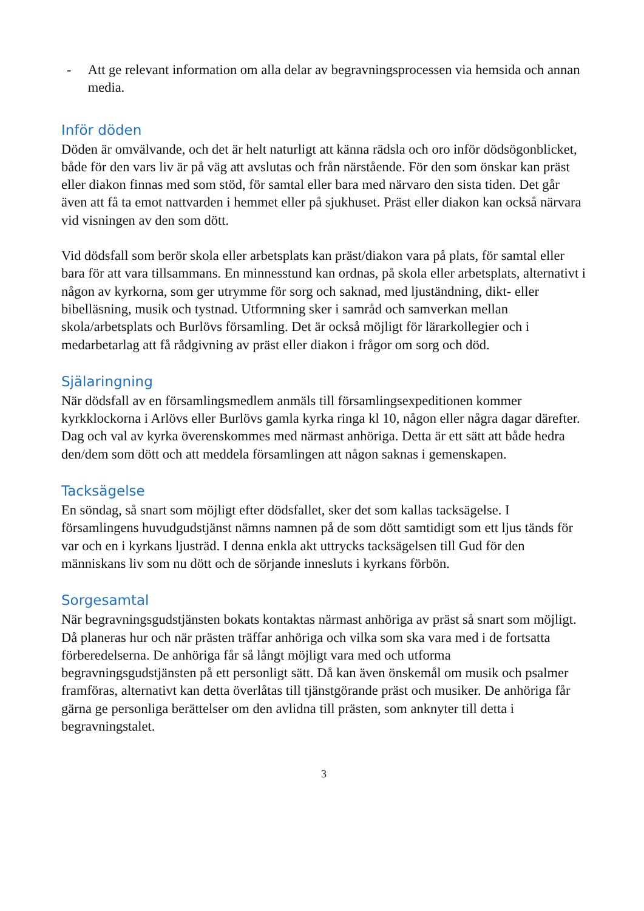- Att ge relevant information om alla delar av begravningsprocessen via hemsida och annan media.
Inför döden
Döden är omvälvande, och det är helt naturligt att känna rädsla och oro inför dödsögonblicket, både för den vars liv är på väg att avslutas och från närstående. För den som önskar kan präst eller diakon finnas med som stöd, för samtal eller bara med närvaro den sista tiden. Det går även att få ta emot nattvarden i hemmet eller på sjukhuset. Präst eller diakon kan också närvara vid visningen av den som dött.
Vid dödsfall som berör skola eller arbetsplats kan präst/diakon vara på plats, för samtal eller bara för att vara tillsammans. En minnesstund kan ordnas, på skola eller arbetsplats, alternativt i någon av kyrkorna, som ger utrymme för sorg och saknad, med ljuständning, dikt- eller bibelläsning, musik och tystnad. Utformning sker i samråd och samverkan mellan skola/arbetsplats och Burlövs församling. Det är också möjligt för lärarkollegier och i medarbetarlag att få rådgivning av präst eller diakon i frågor om sorg och död.
Själaringning
När dödsfall av en församlingsmedlem anmäls till församlingsexpeditionen kommer kyrkklockorna i Arlövs eller Burlövs gamla kyrka ringa kl 10, någon eller några dagar därefter. Dag och val av kyrka överenskommes med närmast anhöriga. Detta är ett sätt att både hedra den/dem som dött och att meddela församlingen att någon saknas i gemenskapen.
Tacksägelse
En söndag, så snart som möjligt efter dödsfallet, sker det som kallas tacksägelse. I församlingens huvudgudstjänst nämns namnen på de som dött samtidigt som ett ljus tänds för var och en i kyrkans ljusträd. I denna enkla akt uttrycks tacksägelsen till Gud för den människans liv som nu dött och de sörjande innesluts i kyrkans förbön.
Sorgesamtal
När begravningsgudstjänsten bokats kontaktas närmast anhöriga av präst så snart som möjligt. Då planeras hur och när prästen träffar anhöriga och vilka som ska vara med i de fortsatta förberedelserna. De anhöriga får så långt möjligt vara med och utforma begravningsgudstjänsten på ett personligt sätt. Då kan även önskemål om musik och psalmer framföras, alternativt kan detta överlåtas till tjänstgörande präst och musiker. De anhöriga får gärna ge personliga berättelser om den avlidna till prästen, som anknyter till detta i begravningstalet.
3